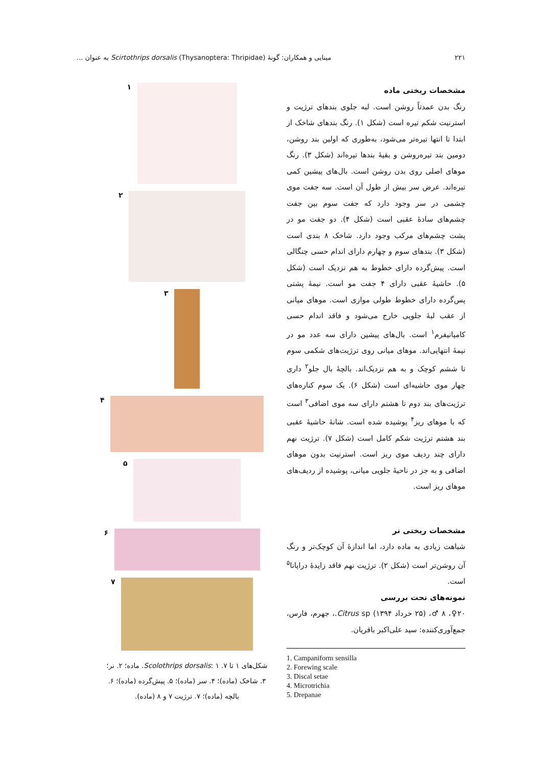۲۲۱ مینایی و همکاران: گونهٔ Scirtothrips dorsalis (Thysanoptera: Thripidae) به عنوان ...
مشخصات ریختی ماده
رنگ بدن عمدتاً روشن است. لبه جلوی بندهای ترژیت و استرنیت شکم تیره است (شکل ۱). رنگ بندهای شاخک از ابتدا تا انتها تیره‌تر می‌شود، به‌طوری که اولین بند روشن، دومین بند تیره‌روشن و بقیهٔ بندها تیره‌اند (شکل ۳). رنگ موهای اصلی روی بدن روشن است. بال‌های پیشین کمی تیره‌اند. عرض سر بیش از طول آن است. سه جفت موی چشمی در سر وجود دارد که جفت سوم بین جفت چشم‌های سادهٔ عقبی است (شکل ۴). دو جفت مو در پشت چشم‌های مرکب وجود دارد. شاخک ۸ بندی است (شکل ۳). بندهای سوم و چهارم دارای اندام حسی چنگالی است. پیش‌گرده دارای خطوط به هم نزدیک است (شکل ۵). حاشیهٔ عقبی دارای ۴ جفت مو است. نیمهٔ پشتی پس‌گرده دارای خطوط طولی موازی است. موهای میانی از عقب لبهٔ جلویی خارج می‌شود و فاقد اندام حسی کامپانیفرم<sup>۱</sup> است. بال‌های پیشین دارای سه عدد مو در نیمهٔ انتهایی‌اند. موهای میانی روی ترژیت‌های شکمی سوم تا ششم کوچک و به هم نزدیک‌اند. بالچهٔ بال جلو<sup>۲</sup> داری چهار موی حاشیه‌ای است (شکل ۶). یک سوم کناره‌های ترژیت‌های بند دوم تا هشتم دارای سه موی اضافی<sup>۳</sup> است که با موهای ریز<sup>۴</sup> پوشیده شده است. شانهٔ حاشیهٔ عقبی بند هشتم ترژیت شکم کامل است (شکل ۷). ترژیت نهم دارای چند ردیف موی ریز است. استرنیت بدون موهای اضافی و به جز در ناحیهٔ جلویی میانی، پوشیده از ردیف‌های موهای ریز است.
مشخصات ریختی نر
شباهت زیادی به ماده دارد، اما اندازهٔ آن کوچک‌تر و رنگ آن روشن‌تر است (شکل ۲). ترژیت نهم فاقد زایدهٔ دراپانا<sup>۵</sup> است.
نمونه‌های تحت بررسی
۲۰♀، ۸ ♂، (۲۵ خرداد ۱۳۹۴) Citrus sp.، جهرم، فارس، جمع‌آوری‌کننده: سید علی‌اکبر باقریان.
1. Campaniform sensilla
2. Forewing scale
3. Discal setae
4. Microtrichia
5. Drepanae
۱
۲
۳
۴
۵
۶
۷
شکل‌های ۱ تا ۷. Scolothrips dorsalis: ۱. ماده؛ ۲. نر؛ ۳. شاخک (ماده)؛ ۴. سر (ماده)؛ ۵. پیش‌گرده (ماده)؛ ۶. بالچه (ماده)؛ ۷. ترژیت ۷ و ۸ (ماده).